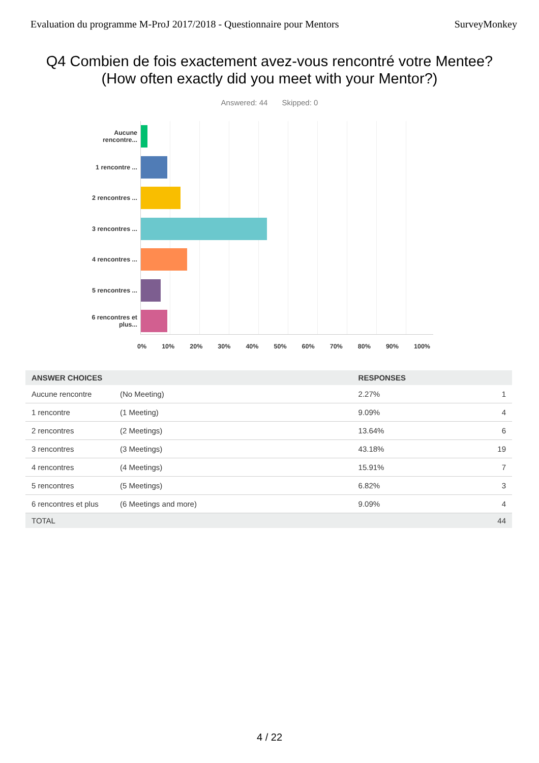Evaluation du programme M-ProJ 2017/2018 - Questionnaire pour Mentors SurveyMonkey
Q4 Combien de fois exactement avez-vous rencontré votre Mentee? (How often exactly did you meet with your Mentor?)
Answered: 44 Skipped: 0
Aucune rencontre...
1 rencontre ...
2 rencontres ...
3 rencontres ...
4 rencontres ...
5 rencontres ...
6 rencontres et plus...
0% 10% 20% 30% 40% 50% 60% 70% 80% 90% 100%
| ANSWER CHOICES | | RESPONSES | |
| --- | --- | --- | --- |
| Aucune rencontre | (No Meeting) | 2.27% | 1 |
| 1 rencontre | (1 Meeting) | 9.09% | 4 |
| 2 rencontres | (2 Meetings) | 13.64% | 6 |
| 3 rencontres | (3 Meetings) | 43.18% | 19 |
| 4 rencontres | (4 Meetings) | 15.91% | 7 |
| 5 rencontres | (5 Meetings) | 6.82% | 3 |
| 6 rencontres et plus | (6 Meetings and more) | 9.09% | 4 |
| TOTAL | | | 44 |
4 / 22